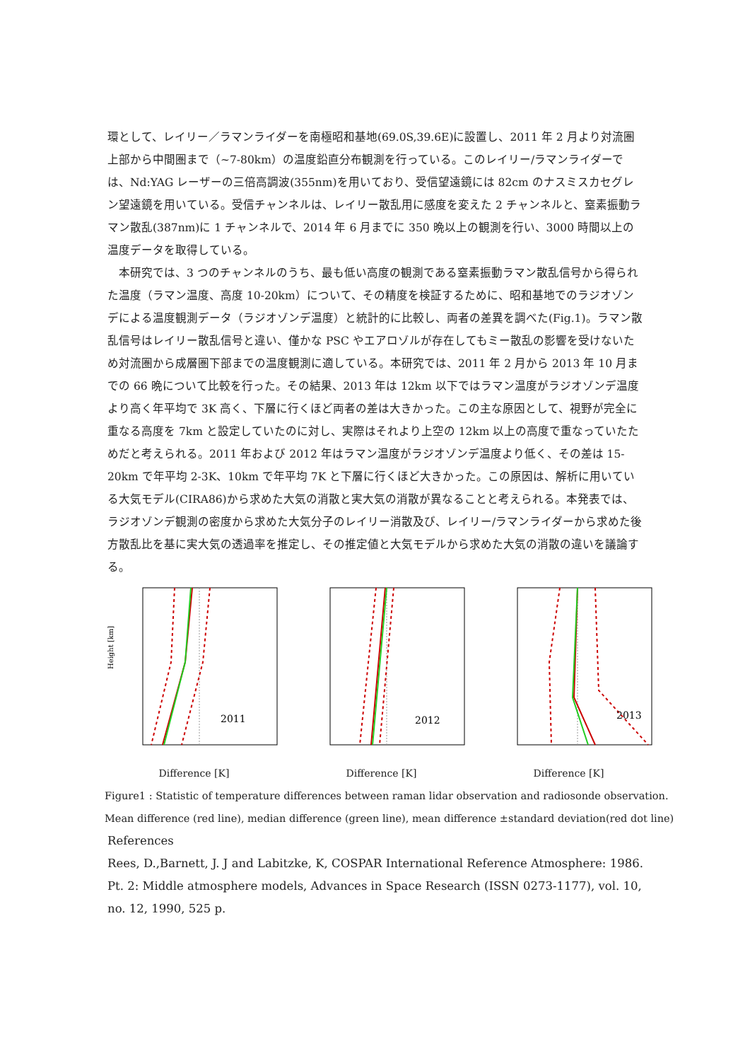環として、レイリー／ラマンライダーを南極昭和基地(69.0S,39.6E)に設置し、2011 年 2 月より対流圏上部から中間圏まで（~7-80km）の温度鉛直分布観測を行っている。このレイリー/ラマンライダーでは、Nd:YAG レーザーの三倍高調波(355nm)を用いており、受信望遠鏡には 82cm のナスミスカセグレン望遠鏡を用いている。受信チャンネルは、レイリー散乱用に感度を変えた 2 チャンネルと、窒素振動ラマン散乱(387nm)に 1 チャンネルで、2014 年 6 月までに 350 晩以上の観測を行い、3000 時間以上の温度データを取得している。
　本研究では、3 つのチャンネルのうち、最も低い高度の観測である窒素振動ラマン散乱信号から得られた温度（ラマン温度、高度 10-20km）について、その精度を検証するために、昭和基地でのラジオゾンデによる温度観測データ（ラジオゾンデ温度）と統計的に比較し、両者の差異を調べた(Fig.1)。ラマン散乱信号はレイリー散乱信号と違い、僅かな PSC やエアロゾルが存在してもミー散乱の影響を受けないため対流圏から成層圏下部までの温度観測に適している。本研究では、2011 年 2 月から 2013 年 10 月までの 66 晩について比較を行った。その結果、2013 年は 12km 以下ではラマン温度がラジオゾンデ温度より高く年平均で 3K 高く、下層に行くほど両者の差は大きかった。この主な原因として、視野が完全に重なる高度を 7km と設定していたのに対し、実際はそれより上空の 12km 以上の高度で重なっていたためだと考えられる。2011 年および 2012 年はラマン温度がラジオゾンデ温度より低く、その差は 15-20km で年平均 2-3K、10km で年平均 7K と下層に行くほど大きかった。この原因は、解析に用いている大気モデル(CIRA86)から求めた大気の消散と実大気の消散が異なることと考えられる。本発表では、ラジオゾンデ観測の密度から求めた大気分子のレイリー消散及び、レイリー/ラマンライダーから求めた後方散乱比を基に実大気の透過率を推定し、その推定値と大気モデルから求めた大気の消散の違いを議論する。
2011
Height [km]
Difference [K]
2012
Difference [K]
2013
Difference [K]
Figure1 : Statistic of temperature differences between raman lidar observation and radiosonde observation.
Mean difference (red line), median difference (green line), mean difference ±standard deviation(red dot line)
References
Rees, D.,Barnett, J. J and Labitzke, K, COSPAR International Reference Atmosphere: 1986. Pt. 2: Middle atmosphere models, Advances in Space Research (ISSN 0273-1177), vol. 10, no. 12, 1990, 525 p.